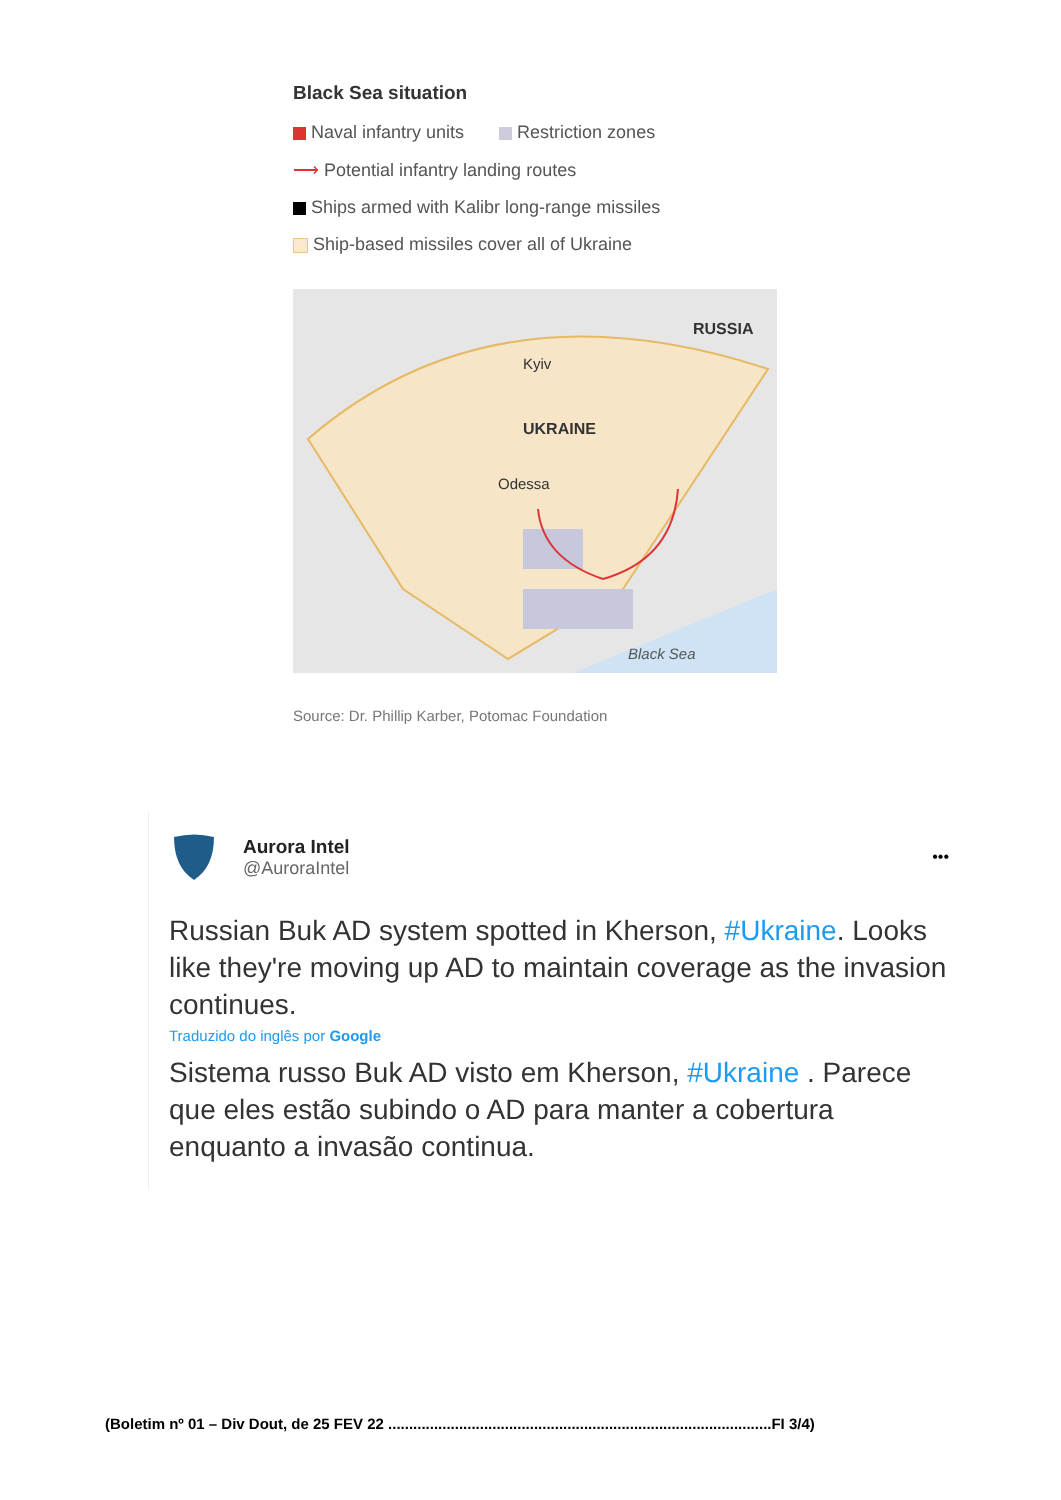Black Sea situation
Naval infantry units Restriction zones
⟶ Potential infantry landing routes
Ships armed with Kalibr long-range missiles
Ship-based missiles cover all of Ukraine
RUSSIA
Kyiv
UKRAINE
Odessa
Black Sea
Source: Dr. Phillip Karber, Potomac Foundation
Aurora Intel
@AuroraIntel
•••
Russian Buk AD system spotted in Kherson, #Ukraine. Looks like they're moving up AD to maintain coverage as the invasion continues.
Traduzido do inglês por Google
Sistema russo Buk AD visto em Kherson, #Ukraine . Parece que eles estão subindo o AD para manter a cobertura enquanto a invasão continua.
(Boletim nº 01 – Div Dout, de 25 FEV 22 ............................................................................................FI 3/4)